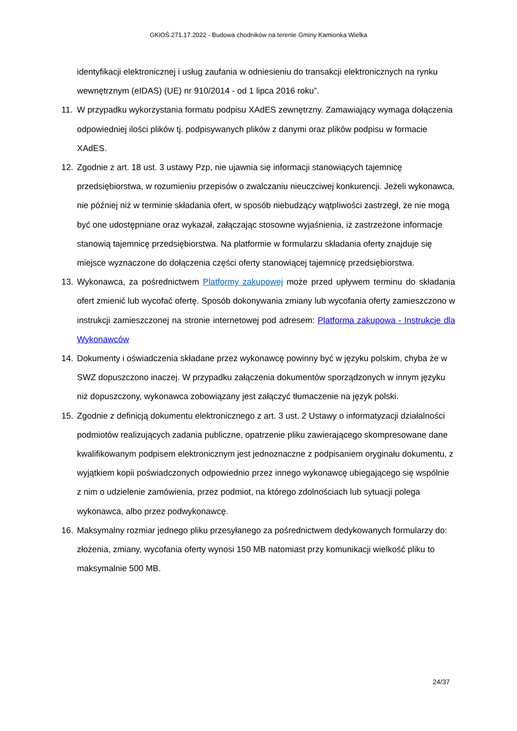GKiOŚ.271.17.2022 - Budowa chodników na terenie Gminy Kamionka Wielka
identyfikacji elektronicznej i usług zaufania w odniesieniu do transakcji elektronicznych na rynku wewnętrznym (eIDAS) (UE) nr 910/2014 - od 1 lipca 2016 roku”.
11. W przypadku wykorzystania formatu podpisu XAdES zewnętrzny. Zamawiający wymaga dołączenia odpowiedniej ilości plików tj. podpisywanych plików z danymi oraz plików podpisu w formacie XAdES.
12. Zgodnie z art. 18 ust. 3 ustawy Pzp, nie ujawnia się informacji stanowiących tajemnicę przedsiębiorstwa, w rozumieniu przepisów o zwalczaniu nieuczciwej konkurencji. Jeżeli wykonawca, nie później niż w terminie składania ofert, w sposób niebudzący wątpliwości zastrzegł, że nie mogą być one udostępniane oraz wykazał, załączając stosowne wyjaśnienia, iż zastrzeżone informacje stanowią tajemnicę przedsiębiorstwa. Na platformie w formularzu składania oferty znajduje się miejsce wyznaczone do dołączenia części oferty stanowiącej tajemnicę przedsiębiorstwa.
13. Wykonawca, za pośrednictwem Platformy zakupowej może przed upływem terminu do składania ofert zmienić lub wycofać ofertę. Sposób dokonywania zmiany lub wycofania oferty zamieszczono w instrukcji zamieszczonej na stronie internetowej pod adresem: Platforma zakupowa - Instrukcje dla Wykonawców
14. Dokumenty i oświadczenia składane przez wykonawcę powinny być w języku polskim, chyba że w SWZ dopuszczono inaczej. W przypadku załączenia dokumentów sporządzonych w innym języku niż dopuszczony, wykonawca zobowiązany jest załączyć tłumaczenie na język polski.
15. Zgodnie z definicją dokumentu elektronicznego z art. 3 ust. 2 Ustawy o informatyzacji działalności podmiotów realizujących zadania publiczne, opatrzenie pliku zawierającego skompresowane dane kwalifikowanym podpisem elektronicznym jest jednoznaczne z podpisaniem oryginału dokumentu, z wyjątkiem kopii poświadczonych odpowiednio przez innego wykonawcę ubiegającego się wspólnie z nim o udzielenie zamówienia, przez podmiot, na którego zdolnościach lub sytuacji polega wykonawca, albo przez podwykonawcę.
16. Maksymalny rozmiar jednego pliku przesyłanego za pośrednictwem dedykowanych formularzy do: złożenia, zmiany, wycofania oferty wynosi 150 MB natomiast przy komunikacji wielkość pliku to maksymalnie 500 MB.
24/37